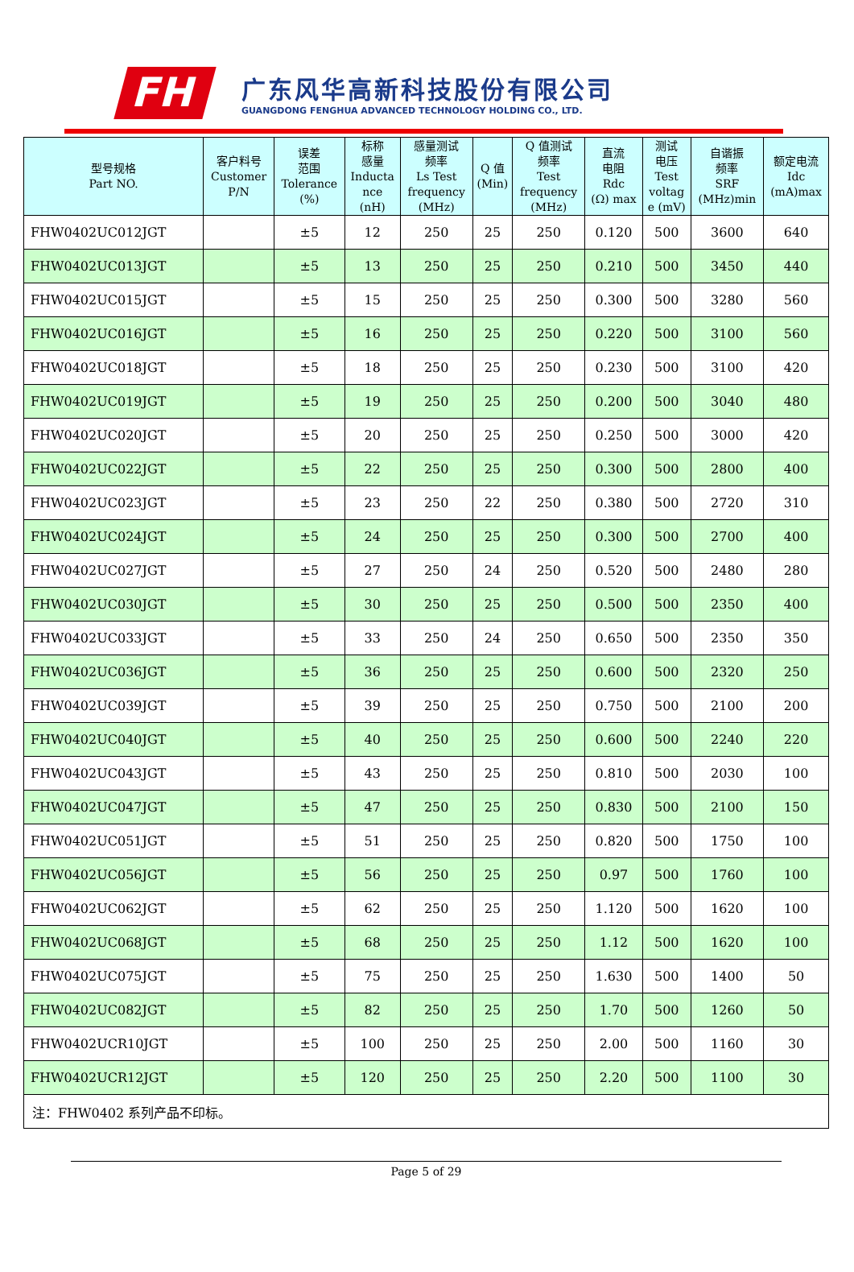FH
广东风华高新科技股份有限公司
GUANGDONG FENGHUA ADVANCED TECHNOLOGY HOLDING CO., LTD.
| 型号规格 Part NO. | 客户料号 Customer P/N | 误差 范围 Tolerance (%) | 标称 感量 Inducta nce (nH) | 感量测试 频率 Ls Test frequency (MHz) | Q 值 (Min) | Q 值测试 频率 Test frequency (MHz) | 直流 电阻 Rdc (Ω) max | 测试 电压 Test voltag e (mV) | 自谐振 频率 SRF (MHz)min | 额定电流 Idc (mA)max |
| --- | --- | --- | --- | --- | --- | --- | --- | --- | --- | --- |
| FHW0402UC012JGT | | ±5 | 12 | 250 | 25 | 250 | 0.120 | 500 | 3600 | 640 |
| FHW0402UC013JGT | | ±5 | 13 | 250 | 25 | 250 | 0.210 | 500 | 3450 | 440 |
| FHW0402UC015JGT | | ±5 | 15 | 250 | 25 | 250 | 0.300 | 500 | 3280 | 560 |
| FHW0402UC016JGT | | ±5 | 16 | 250 | 25 | 250 | 0.220 | 500 | 3100 | 560 |
| FHW0402UC018JGT | | ±5 | 18 | 250 | 25 | 250 | 0.230 | 500 | 3100 | 420 |
| FHW0402UC019JGT | | ±5 | 19 | 250 | 25 | 250 | 0.200 | 500 | 3040 | 480 |
| FHW0402UC020JGT | | ±5 | 20 | 250 | 25 | 250 | 0.250 | 500 | 3000 | 420 |
| FHW0402UC022JGT | | ±5 | 22 | 250 | 25 | 250 | 0.300 | 500 | 2800 | 400 |
| FHW0402UC023JGT | | ±5 | 23 | 250 | 22 | 250 | 0.380 | 500 | 2720 | 310 |
| FHW0402UC024JGT | | ±5 | 24 | 250 | 25 | 250 | 0.300 | 500 | 2700 | 400 |
| FHW0402UC027JGT | | ±5 | 27 | 250 | 24 | 250 | 0.520 | 500 | 2480 | 280 |
| FHW0402UC030JGT | | ±5 | 30 | 250 | 25 | 250 | 0.500 | 500 | 2350 | 400 |
| FHW0402UC033JGT | | ±5 | 33 | 250 | 24 | 250 | 0.650 | 500 | 2350 | 350 |
| FHW0402UC036JGT | | ±5 | 36 | 250 | 25 | 250 | 0.600 | 500 | 2320 | 250 |
| FHW0402UC039JGT | | ±5 | 39 | 250 | 25 | 250 | 0.750 | 500 | 2100 | 200 |
| FHW0402UC040JGT | | ±5 | 40 | 250 | 25 | 250 | 0.600 | 500 | 2240 | 220 |
| FHW0402UC043JGT | | ±5 | 43 | 250 | 25 | 250 | 0.810 | 500 | 2030 | 100 |
| FHW0402UC047JGT | | ±5 | 47 | 250 | 25 | 250 | 0.830 | 500 | 2100 | 150 |
| FHW0402UC051JGT | | ±5 | 51 | 250 | 25 | 250 | 0.820 | 500 | 1750 | 100 |
| FHW0402UC056JGT | | ±5 | 56 | 250 | 25 | 250 | 0.97 | 500 | 1760 | 100 |
| FHW0402UC062JGT | | ±5 | 62 | 250 | 25 | 250 | 1.120 | 500 | 1620 | 100 |
| FHW0402UC068JGT | | ±5 | 68 | 250 | 25 | 250 | 1.12 | 500 | 1620 | 100 |
| FHW0402UC075JGT | | ±5 | 75 | 250 | 25 | 250 | 1.630 | 500 | 1400 | 50 |
| FHW0402UC082JGT | | ±5 | 82 | 250 | 25 | 250 | 1.70 | 500 | 1260 | 50 |
| FHW0402UCR10JGT | | ±5 | 100 | 250 | 25 | 250 | 2.00 | 500 | 1160 | 30 |
| FHW0402UCR12JGT | | ±5 | 120 | 250 | 25 | 250 | 2.20 | 500 | 1100 | 30 |
| 注：FHW0402 系列产品不印标。 | | | | | | | | | | |
Page 5 of 29